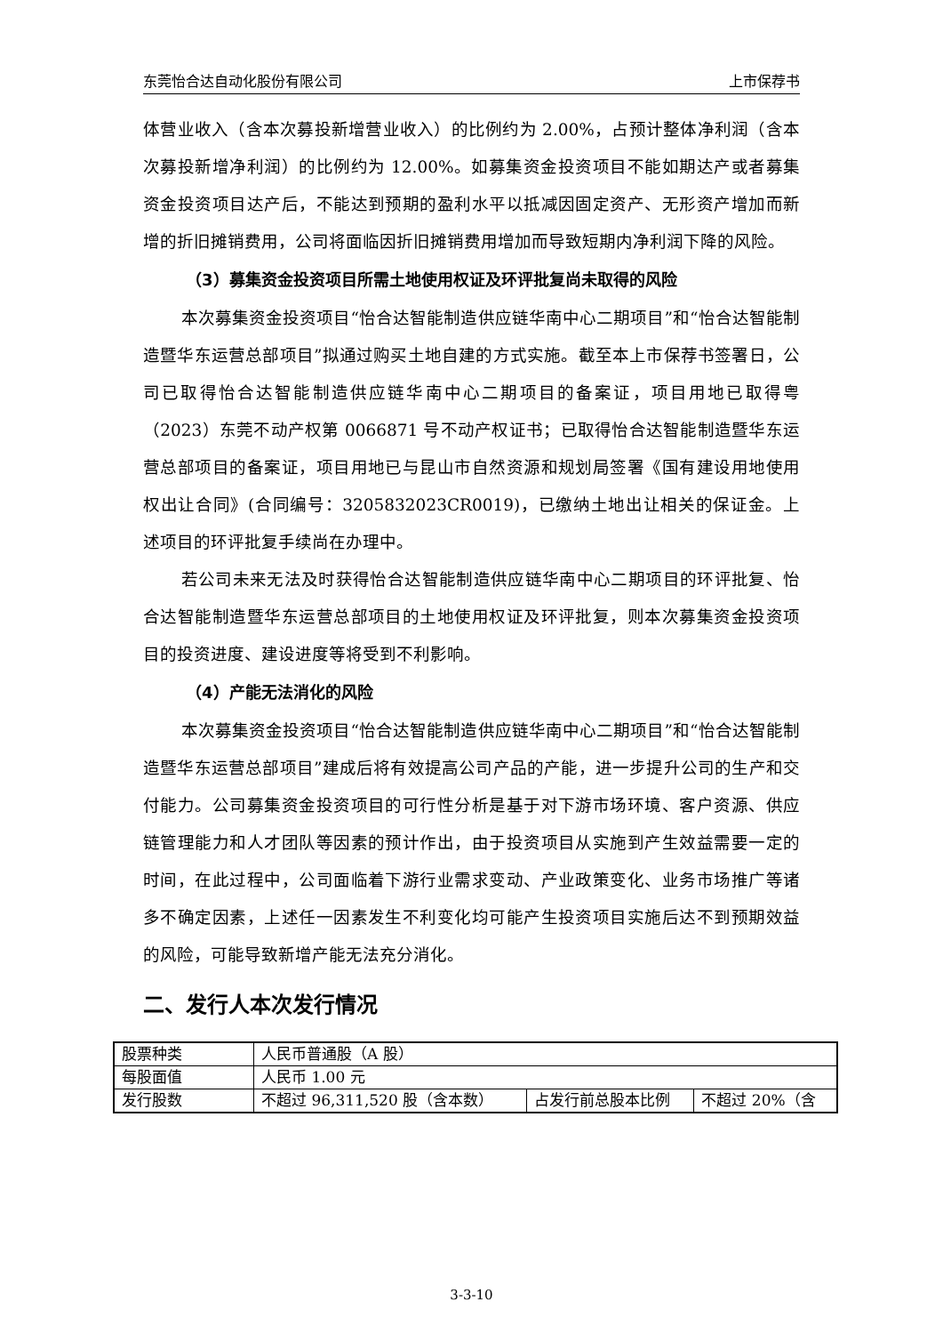东莞怡合达自动化股份有限公司 上市保荐书
体营业收入（含本次募投新增营业收入）的比例约为 2.00%，占预计整体净利润（含本次募投新增净利润）的比例约为 12.00%。如募集资金投资项目不能如期达产或者募集资金投资项目达产后，不能达到预期的盈利水平以抵减因固定资产、无形资产增加而新增的折旧摊销费用，公司将面临因折旧摊销费用增加而导致短期内净利润下降的风险。
（3）募集资金投资项目所需土地使用权证及环评批复尚未取得的风险
本次募集资金投资项目“怡合达智能制造供应链华南中心二期项目”和“怡合达智能制造暨华东运营总部项目”拟通过购买土地自建的方式实施。截至本上市保荐书签署日，公司已取得怡合达智能制造供应链华南中心二期项目的备案证，项目用地已取得粤（2023）东莞不动产权第 0066871 号不动产权证书；已取得怡合达智能制造暨华东运营总部项目的备案证，项目用地已与昆山市自然资源和规划局签署《国有建设用地使用权出让合同》(合同编号：3205832023CR0019)，已缴纳土地出让相关的保证金。上述项目的环评批复手续尚在办理中。
若公司未来无法及时获得怡合达智能制造供应链华南中心二期项目的环评批复、怡合达智能制造暨华东运营总部项目的土地使用权证及环评批复，则本次募集资金投资项目的投资进度、建设进度等将受到不利影响。
（4）产能无法消化的风险
本次募集资金投资项目“怡合达智能制造供应链华南中心二期项目”和“怡合达智能制造暨华东运营总部项目”建成后将有效提高公司产品的产能，进一步提升公司的生产和交付能力。公司募集资金投资项目的可行性分析是基于对下游市场环境、客户资源、供应链管理能力和人才团队等因素的预计作出，由于投资项目从实施到产生效益需要一定的时间，在此过程中，公司面临着下游行业需求变动、产业政策变化、业务市场推广等诸多不确定因素，上述任一因素发生不利变化均可能产生投资项目实施后达不到预期效益的风险，可能导致新增产能无法充分消化。
二、发行人本次发行情况
| 股票种类 | 人民币普通股（A 股） | | |
| 每股面值 | 人民币 1.00 元 | | |
| 发行股数 | 不超过 96,311,520 股（含本数） | 占发行前总股本比例 | 不超过 20%（含 |
3-3-10